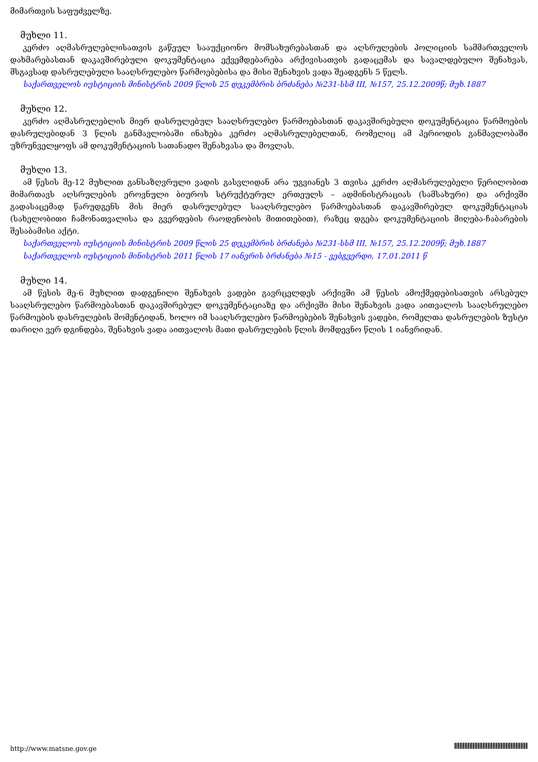მიმართვის საფუძველზე.
მუხლი 11.
კერძო აღმასრულებლისათვის გაწეულ სააუქციონო მომსახურებასთან და აღსრულების პოლიციის სამმართველოს დახმარებასთან დაკავშირებული დოკუმენტაცია ექვემდებარება არქივისათვის გადაცემას და სავალდებულო შენახვას, მსგავსად დასრულებული სააღსრულებო წარმოებებისა და მისი შენახვის ვადა შეადგენს 5 წელს.
საქართველოს იუსტიციის მინისტრის 2009 წლის 25 დეკემბრის ბრძანება №231-სსმ III, №157, 25.12.2009წ; მუხ.1887
მუხლი 12.
კერძო აღმასრულებლის მიერ დასრულებულ სააღსრულებო წარმოებასთან დაკავშირებული დოკუმენტაცია წარმოების დასრულებიდან 3 წლის განმავლობაში ინახება კერძო აღმასრულებელთან, რომელიც ამ პერიოდის განმავლობაში უზრუნველყოფს ამ დოკუმენტაციის სათანადო შენახვასა და მოვლას.
მუხლი 13.
ამ წესის მე-12 მუხლით განსაზღვრული ვადის გასვლიდან არა უგვიანეს 3 თვისა კერძო აღმასრულებელი წერილობით მიმართავს აღსრულების ეროვნული ბიუროს სტრუქტურულ ერთეულს – ადმინისტრაციას (სამსახური) და არქივში გადასაცემად წარუდგენს მის მიერ დასრულებულ სააღსრულებო წარმოებასთან დაკავშირებულ დოკუმენტაციას (სახელობითი ჩამონათვალისა და გვერდების რაოდენობის მითითებით), რაზეც დგება დოკუმენტაციის მიღება-ჩაბარების შესაბამისი აქტი.
საქართველოს იუსტიციის მინისტრის 2009 წლის 25 დეკემბრის ბრძანება №231-სსმ III, №157, 25.12.2009წ; მუხ.1887
საქართველოს იუსტიციის მინისტრის 2011 წლის 17 იანვრის ბრძანება №15 - ვებგვერდი, 17.01.2011 წ
მუხლი 14.
ამ წესის მე-6 მუხლით დადგენილი შენახვის ვადები გავრცელდეს არქივში ამ წესის ამოქმედებისათვის არსებულ სააღსრულებო წარმოებასთან დაკავშირებულ დოკუმენტაციაზე და არქივში მისი შენახვის ვადა აითვალოს სააღსრულებო წარმოების დასრულების მომენტიდან, ხოლო იმ სააღსრულებო წარმოებების შენახვის ვადები, რომელთა დასრულების ზუსტი თარიღი ვერ დგინდება, შენახვის ვადა აითვალოს მათი დასრულების წლის მომდევნო წლის 1 იანვრიდან.
http://www.matsne.gov.ge